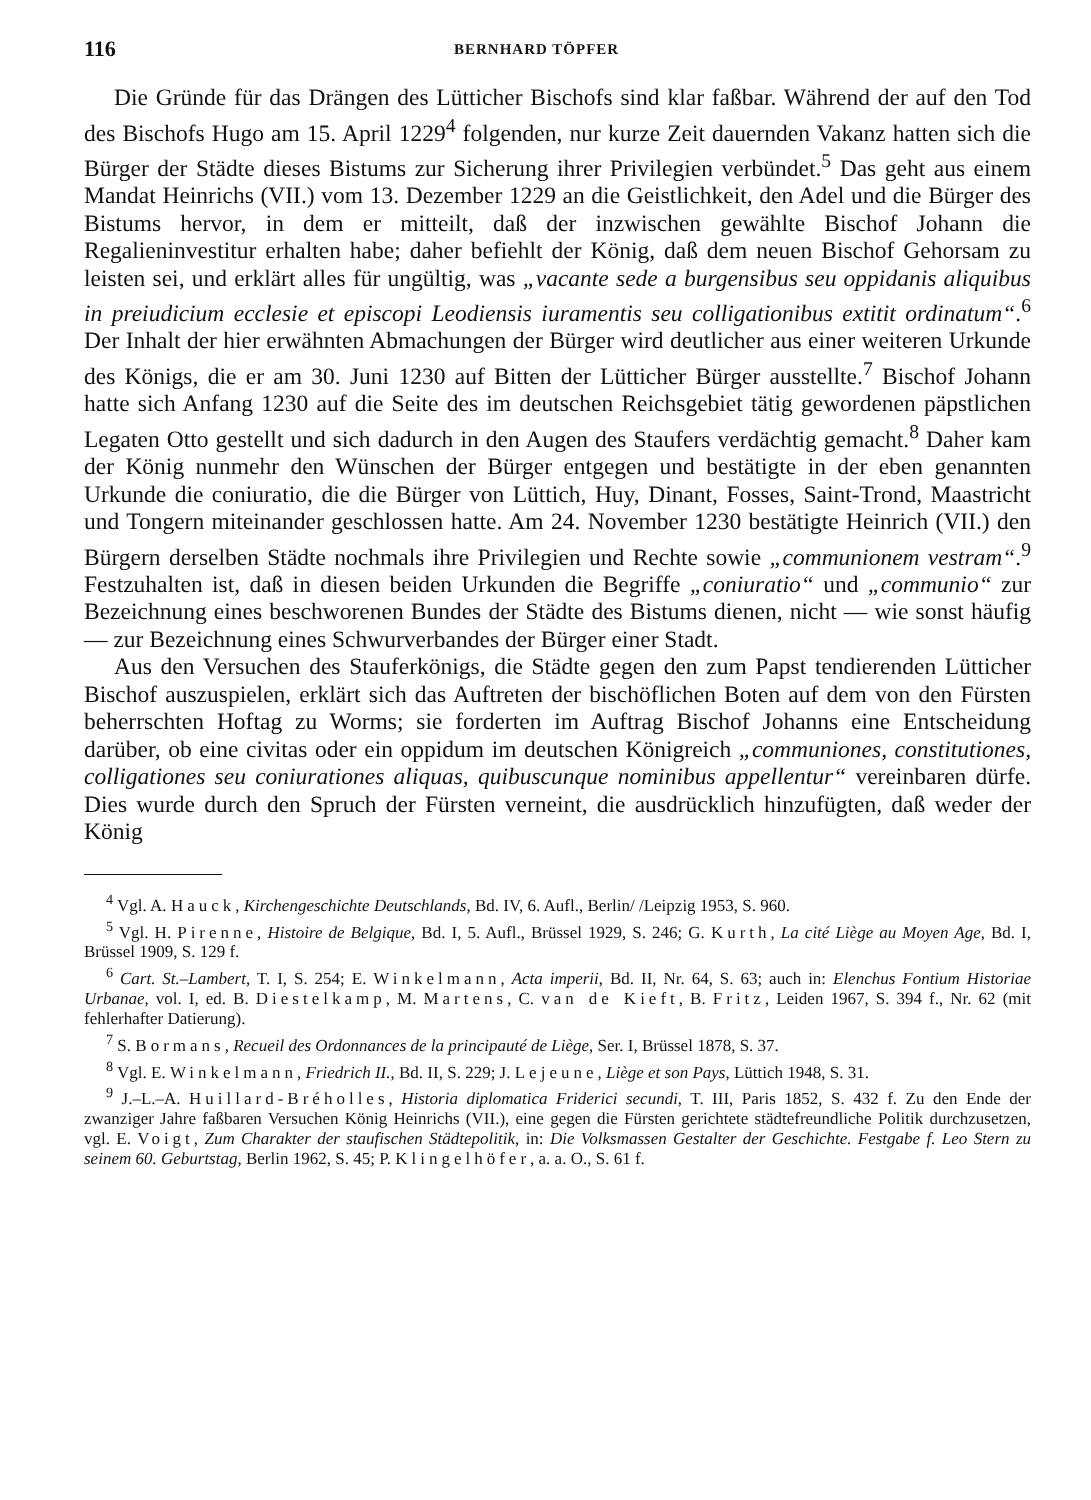116 BERNHARD TÖPFER
Die Gründe für das Drängen des Lütticher Bischofs sind klar faßbar. Während der auf den Tod des Bischofs Hugo am 15. April 1229<sup>4</sup> folgenden, nur kurze Zeit dauernden Vakanz hatten sich die Bürger der Städte dieses Bistums zur Sicherung ihrer Privilegien verbündet.<sup>5</sup> Das geht aus einem Mandat Heinrichs (VII.) vom 13. Dezember 1229 an die Geistlichkeit, den Adel und die Bürger des Bistums hervor, in dem er mitteilt, daß der inzwischen gewählte Bischof Johann die Regalieninvestitur erhalten habe; daher befiehlt der König, daß dem neuen Bischof Gehorsam zu leisten sei, und erklärt alles für ungültig, was „vacante sede a burgensibus seu oppidanis aliquibus in preiudicium ecclesie et episcopi Leodiensis iuramentis seu colligationibus extitit ordinatum“.<sup>6</sup> Der Inhalt der hier erwähnten Abmachungen der Bürger wird deutlicher aus einer weiteren Urkunde des Königs, die er am 30. Juni 1230 auf Bitten der Lütticher Bürger ausstellte.<sup>7</sup> Bischof Johann hatte sich Anfang 1230 auf die Seite des im deutschen Reichsgebiet tätig gewordenen päpstlichen Legaten Otto gestellt und sich dadurch in den Augen des Staufers verdächtig gemacht.<sup>8</sup> Daher kam der König nunmehr den Wünschen der Bürger entgegen und bestätigte in der eben genannten Urkunde die coniuratio, die die Bürger von Lüttich, Huy, Dinant, Fosses, Saint-Trond, Maastricht und Tongern miteinander geschlossen hatte. Am 24. November 1230 bestätigte Heinrich (VII.) den Bürgern derselben Städte nochmals ihre Privilegien und Rechte sowie „communionem vestram“.<sup>9</sup> Festzuhalten ist, daß in diesen beiden Urkunden die Begriffe „coniuratio“ und „communio“ zur Bezeichnung eines beschworenen Bundes der Städte des Bistums dienen, nicht — wie sonst häufig — zur Bezeichnung eines Schwurverbandes der Bürger einer Stadt.
Aus den Versuchen des Stauferkönigs, die Städte gegen den zum Papst tendierenden Lütticher Bischof auszuspielen, erklärt sich das Auftreten der bischöflichen Boten auf dem von den Fürsten beherrschten Hoftag zu Worms; sie forderten im Auftrag Bischof Johanns eine Entscheidung darüber, ob eine civitas oder ein oppidum im deutschen Königreich „communiones, constitutiones, colligationes seu coniurationes aliquas, quibuscunque nominibus appellentur“ vereinbaren dürfe. Dies wurde durch den Spruch der Fürsten verneint, die ausdrücklich hinzufügten, daß weder der König
<sup>4</sup> Vgl. A. Hauck, Kirchengeschichte Deutschlands, Bd. IV, 6. Aufl., Berlin/ /Leipzig 1953, S. 960.
<sup>5</sup> Vgl. H. Pirenne, Histoire de Belgique, Bd. I, 5. Aufl., Brüssel 1929, S. 246; G. Kurth, La cité Liège au Moyen Age, Bd. I, Brüssel 1909, S. 129 f.
<sup>6</sup> Cart. St.–Lambert, T. I, S. 254; E. Winkelmann, Acta imperii, Bd. II, Nr. 64, S. 63; auch in: Elenchus Fontium Historiae Urbanae, vol. I, ed. B. Diestelkamp, M. Martens, C. van de Kieft, B. Fritz, Leiden 1967, S. 394 f., Nr. 62 (mit fehlerhafter Datierung).
<sup>7</sup> S. Bormans, Recueil des Ordonnances de la principauté de Liège, Ser. I, Brüssel 1878, S. 37.
<sup>8</sup> Vgl. E. Winkelmann, Friedrich II., Bd. II, S. 229; J. Lejeune, Liège et son Pays, Lüttich 1948, S. 31.
<sup>9</sup> J.–L.–A. Huillard-Bréholles, Historia diplomatica Friderici secundi, T. III, Paris 1852, S. 432 f. Zu den Ende der zwanziger Jahre faßbaren Versuchen König Heinrichs (VII.), eine gegen die Fürsten gerichtete städtefreundliche Politik durchzusetzen, vgl. E. Voigt, Zum Charakter der staufischen Städtepolitik, in: Die Volksmassen Gestalter der Geschichte. Festgabe f. Leo Stern zu seinem 60. Geburtstag, Berlin 1962, S. 45; P. Klingelhöfer, a. a. O., S. 61 f.